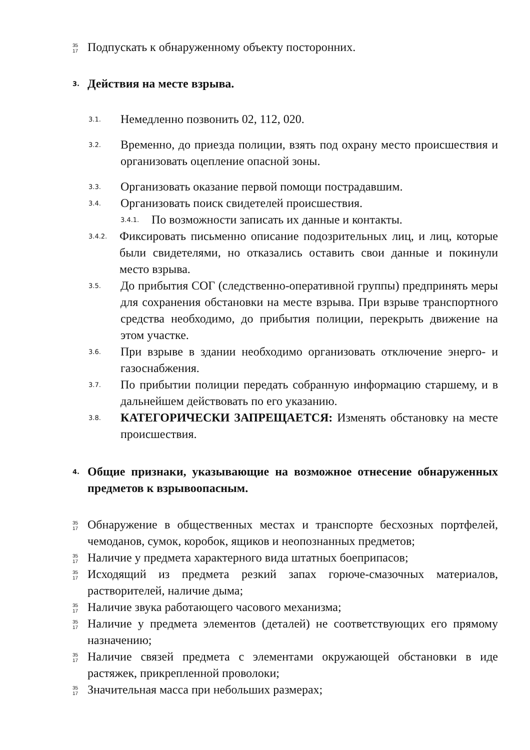35
17 Подпускать к обнаруженному объекту посторонних.
3. Действия на месте взрыва.
3.1. Немедленно позвонить 02, 112, 020.
3.2. Временно, до приезда полиции, взять под охрану место происшествия и организовать оцепление опасной зоны.
3.3. Организовать оказание первой помощи пострадавшим.
3.4. Организовать поиск свидетелей происшествия.
3.4.1. По возможности записать их данные и контакты.
3.4.2. Фиксировать письменно описание подозрительных лиц, и лиц, которые были свидетелями, но отказались оставить свои данные и покинули место взрыва.
3.5. До прибытия СОГ (следственно-оперативной группы) предпринять меры для сохранения обстановки на месте взрыва. При взрыве транспортного средства необходимо, до прибытия полиции, перекрыть движение на этом участке.
3.6. При взрыве в здании необходимо организовать отключение энерго- и газоснабжения.
3.7. По прибытии полиции передать собранную информацию старшему, и в дальнейшем действовать по его указанию.
3.8. КАТЕГОРИЧЕСКИ ЗАПРЕЩАЕТСЯ: Изменять обстановку на месте происшествия.
4. Общие признаки, указывающие на возможное отнесение обнаруженных предметов к взрывоопасным.
35
17 Обнаружение в общественных местах и транспорте бесхозных портфелей, чемоданов, сумок, коробок, ящиков и неопознанных предметов;
35
17 Наличие у предмета характерного вида штатных боеприпасов;
35
17 Исходящий из предмета резкий запах горюче-смазочных материалов, растворителей, наличие дыма;
35
17 Наличие звука работающего часового механизма;
35
17 Наличие у предмета элементов (деталей) не соответствующих его прямому назначению;
35
17 Наличие связей предмета с элементами окружающей обстановки в иде растяжек, прикрепленной проволоки;
35
17 Значительная масса при небольших размерах;